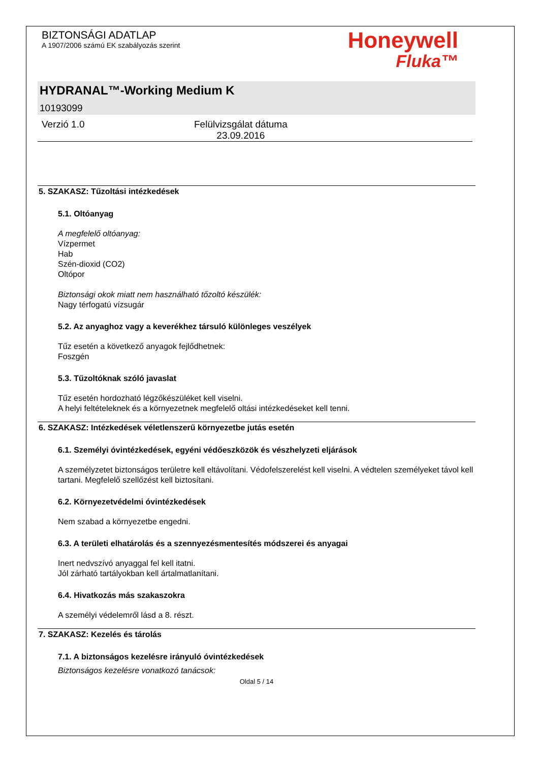BIZTONSÁGI ADATLAP
A 1907/2006 számú EK szabályozás szerint
Honeywell
Fluka™
HYDRANAL™-Working Medium K
10193099
Verzió 1.0 Felülvizsgálat dátuma
23.09.2016
5. SZAKASZ: Tűzoltási intézkedések
5.1. Oltóanyag
A megfelelő oltóanyag:
Vízpermet
Hab
Szén-dioxid (CO2)
Oltópor
Biztonsági okok miatt nem használható tőzoltó készülék:
Nagy térfogatú vízsugár
5.2. Az anyaghoz vagy a keverékhez társuló különleges veszélyek
Tűz esetén a következő anyagok fejlődhetnek:
Foszgén
5.3. Tűzoltóknak szóló javaslat
Tűz esetén hordozható légzőkészüléket kell viselni.
A helyi feltételeknek és a környezetnek megfelelő oltási intézkedéseket kell tenni.
6. SZAKASZ: Intézkedések véletlenszerű környezetbe jutás esetén
6.1. Személyi óvintézkedések, egyéni védőeszközök és vészhelyzeti eljárások
A személyzetet biztonságos területre kell eltávolítani. Védofelszerelést kell viselni. A védtelen személyeket távol kell tartani. Megfelelő szellőzést kell biztosítani.
6.2. Környezetvédelmi óvintézkedések
Nem szabad a környezetbe engedni.
6.3. A területi elhatárolás és a szennyezésmentesítés módszerei és anyagai
Inert nedvszívó anyaggal fel kell itatni.
Jól zárható tartályokban kell ártalmatlanítani.
6.4. Hivatkozás más szakaszokra
A személyi védelemről lásd a 8. részt.
7. SZAKASZ: Kezelés és tárolás
7.1. A biztonságos kezelésre irányuló óvintézkedések
Biztonságos kezelésre vonatkozó tanácsok:
Oldal 5 / 14